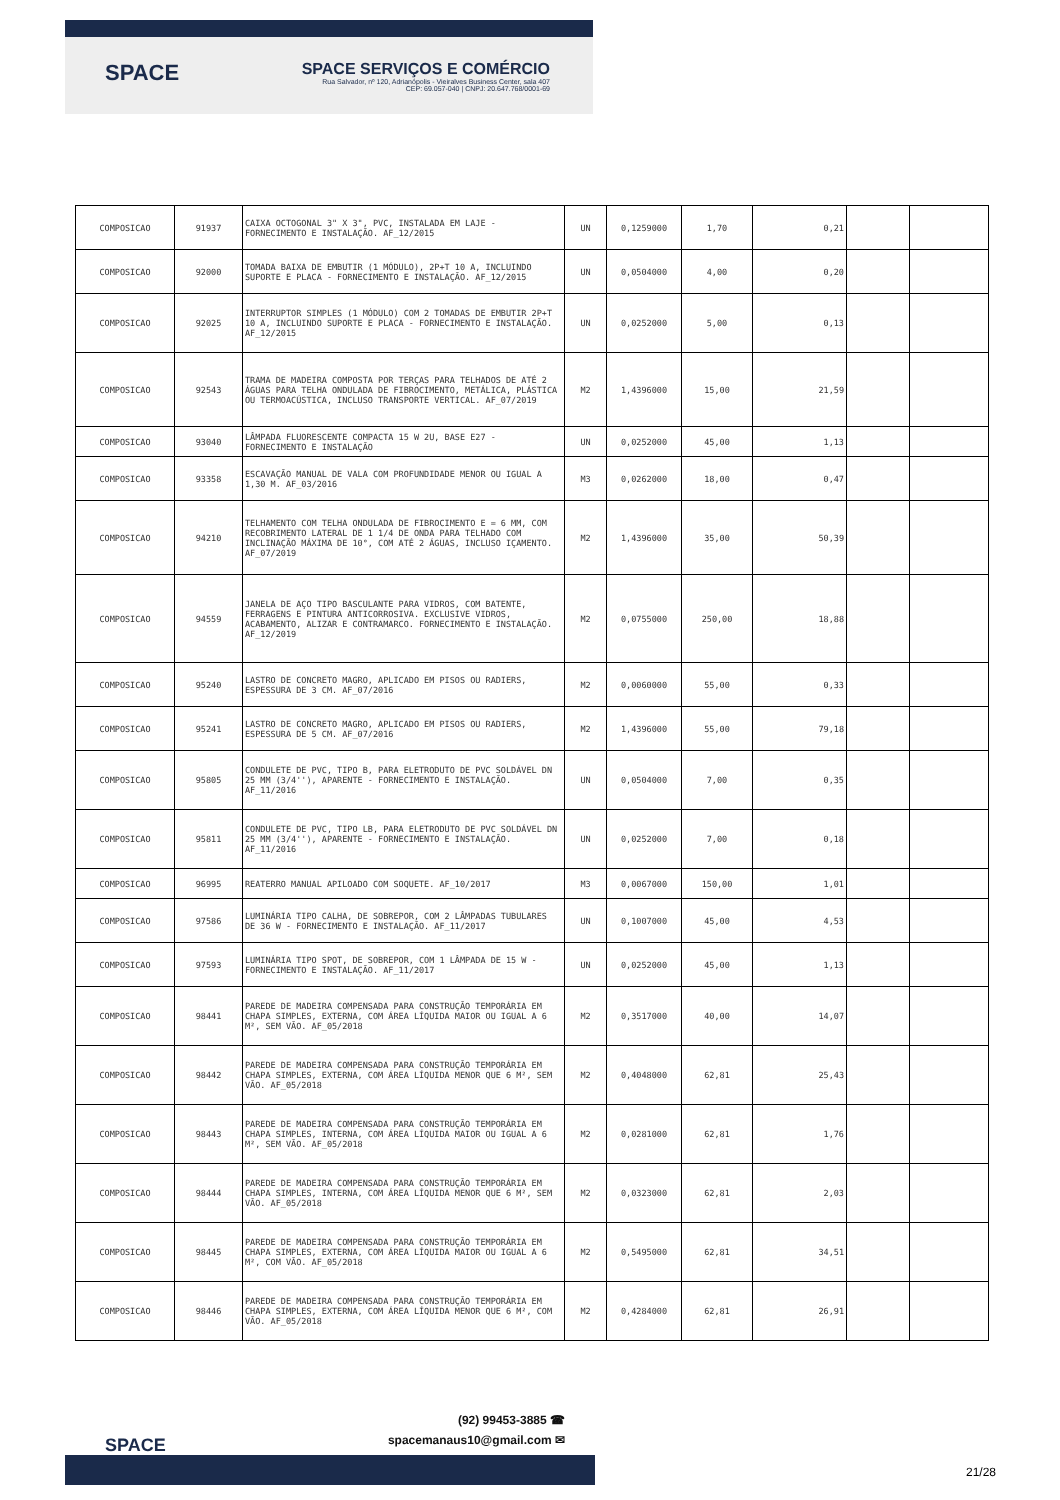SPACE
SPACE SERVIÇOS E COMÉRCIO
Rua Salvador, nº 120, Adrianópolis - Vieiralves Business Center, sala 407
CEP: 69.057-040 | CNPJ: 20.647.768/0001-69
| COMPOSICAO | 91937 | CAIXA OCTOGONAL 3" X 3", PVC, INSTALADA EM LAJE - FORNECIMENTO E INSTALAÇÃO. AF_12/2015 | UN | 0,1259000 | 1,70 | 0,21 | | |
| COMPOSICAO | 92000 | TOMADA BAIXA DE EMBUTIR (1 MÓDULO), 2P+T 10 A, INCLUINDO SUPORTE E PLACA - FORNECIMENTO E INSTALAÇÃO. AF_12/2015 | UN | 0,0504000 | 4,00 | 0,20 | | |
| COMPOSICAO | 92025 | INTERRUPTOR SIMPLES (1 MÓDULO) COM 2 TOMADAS DE EMBUTIR 2P+T 10 A, INCLUINDO SUPORTE E PLACA - FORNECIMENTO E INSTALAÇÃO. AF_12/2015 | UN | 0,0252000 | 5,00 | 0,13 | | |
| COMPOSICAO | 92543 | TRAMA DE MADEIRA COMPOSTA POR TERÇAS PARA TELHADOS DE ATÉ 2 ÁGUAS PARA TELHA ONDULADA DE FIBROCIMENTO, METÁLICA, PLÁSTICA OU TERMOACÚSTICA, INCLUSO TRANSPORTE VERTICAL. AF_07/2019 | M2 | 1,4396000 | 15,00 | 21,59 | | |
| COMPOSICAO | 93040 | LÂMPADA FLUORESCENTE COMPACTA 15 W 2U, BASE E27 - FORNECIMENTO E INSTALAÇÃO | UN | 0,0252000 | 45,00 | 1,13 | | |
| COMPOSICAO | 93358 | ESCAVAÇÃO MANUAL DE VALA COM PROFUNDIDADE MENOR OU IGUAL A 1,30 M. AF_03/2016 | M3 | 0,0262000 | 18,00 | 0,47 | | |
| COMPOSICAO | 94210 | TELHAMENTO COM TELHA ONDULADA DE FIBROCIMENTO E = 6 MM, COM RECOBRIMENTO LATERAL DE 1 1/4 DE ONDA PARA TELHADO COM INCLINAÇÃO MÁXIMA DE 10°, COM ATÉ 2 ÁGUAS, INCLUSO IÇAMENTO. AF_07/2019 | M2 | 1,4396000 | 35,00 | 50,39 | | |
| COMPOSICAO | 94559 | JANELA DE AÇO TIPO BASCULANTE PARA VIDROS, COM BATENTE, FERRAGENS E PINTURA ANTICORROSIVA. EXCLUSIVE VIDROS, ACABAMENTO, ALIZAR E CONTRAMARCO. FORNECIMENTO E INSTALAÇÃO. AF_12/2019 | M2 | 0,0755000 | 250,00 | 18,88 | | |
| COMPOSICAO | 95240 | LASTRO DE CONCRETO MAGRO, APLICADO EM PISOS OU RADIERS, ESPESSURA DE 3 CM. AF_07/2016 | M2 | 0,0060000 | 55,00 | 0,33 | | |
| COMPOSICAO | 95241 | LASTRO DE CONCRETO MAGRO, APLICADO EM PISOS OU RADIERS, ESPESSURA DE 5 CM. AF_07/2016 | M2 | 1,4396000 | 55,00 | 79,18 | | |
| COMPOSICAO | 95805 | CONDULETE DE PVC, TIPO B, PARA ELETRODUTO DE PVC SOLDÁVEL DN 25 MM (3/4''), APARENTE - FORNECIMENTO E INSTALAÇÃO. AF_11/2016 | UN | 0,0504000 | 7,00 | 0,35 | | |
| COMPOSICAO | 95811 | CONDULETE DE PVC, TIPO LB, PARA ELETRODUTO DE PVC SOLDÁVEL DN 25 MM (3/4''), APARENTE - FORNECIMENTO E INSTALAÇÃO. AF_11/2016 | UN | 0,0252000 | 7,00 | 0,18 | | |
| COMPOSICAO | 96995 | REATERRO MANUAL APILOADO COM SOQUETE. AF_10/2017 | M3 | 0,0067000 | 150,00 | 1,01 | | |
| COMPOSICAO | 97586 | LUMINÁRIA TIPO CALHA, DE SOBREPOR, COM 2 LÂMPADAS TUBULARES DE 36 W - FORNECIMENTO E INSTALAÇÃO. AF_11/2017 | UN | 0,1007000 | 45,00 | 4,53 | | |
| COMPOSICAO | 97593 | LUMINÁRIA TIPO SPOT, DE SOBREPOR, COM 1 LÂMPADA DE 15 W - FORNECIMENTO E INSTALAÇÃO. AF_11/2017 | UN | 0,0252000 | 45,00 | 1,13 | | |
| COMPOSICAO | 98441 | PAREDE DE MADEIRA COMPENSADA PARA CONSTRUÇÃO TEMPORÁRIA EM CHAPA SIMPLES, EXTERNA, COM ÁREA LÍQUIDA MAIOR OU IGUAL A 6 M², SEM VÃO. AF_05/2018 | M2 | 0,3517000 | 40,00 | 14,07 | | |
| COMPOSICAO | 98442 | PAREDE DE MADEIRA COMPENSADA PARA CONSTRUÇÃO TEMPORÁRIA EM CHAPA SIMPLES, EXTERNA, COM ÁREA LÍQUIDA MENOR QUE 6 M², SEM VÃO. AF_05/2018 | M2 | 0,4048000 | 62,81 | 25,43 | | |
| COMPOSICAO | 98443 | PAREDE DE MADEIRA COMPENSADA PARA CONSTRUÇÃO TEMPORÁRIA EM CHAPA SIMPLES, INTERNA, COM ÁREA LÍQUIDA MAIOR OU IGUAL A 6 M², SEM VÃO. AF_05/2018 | M2 | 0,0281000 | 62,81 | 1,76 | | |
| COMPOSICAO | 98444 | PAREDE DE MADEIRA COMPENSADA PARA CONSTRUÇÃO TEMPORÁRIA EM CHAPA SIMPLES, INTERNA, COM ÁREA LÍQUIDA MENOR QUE 6 M², SEM VÃO. AF_05/2018 | M2 | 0,0323000 | 62,81 | 2,03 | | |
| COMPOSICAO | 98445 | PAREDE DE MADEIRA COMPENSADA PARA CONSTRUÇÃO TEMPORÁRIA EM CHAPA SIMPLES, EXTERNA, COM ÁREA LÍQUIDA MAIOR OU IGUAL A 6 M², COM VÃO. AF_05/2018 | M2 | 0,5495000 | 62,81 | 34,51 | | |
| COMPOSICAO | 98446 | PAREDE DE MADEIRA COMPENSADA PARA CONSTRUÇÃO TEMPORÁRIA EM CHAPA SIMPLES, EXTERNA, COM ÁREA LÍQUIDA MENOR QUE 6 M², COM VÃO. AF_05/2018 | M2 | 0,4284000 | 62,81 | 26,91 | | |
SPACE
(92) 99453-3885 ☎
spacemanaus10@gmail.com ✉
21/28